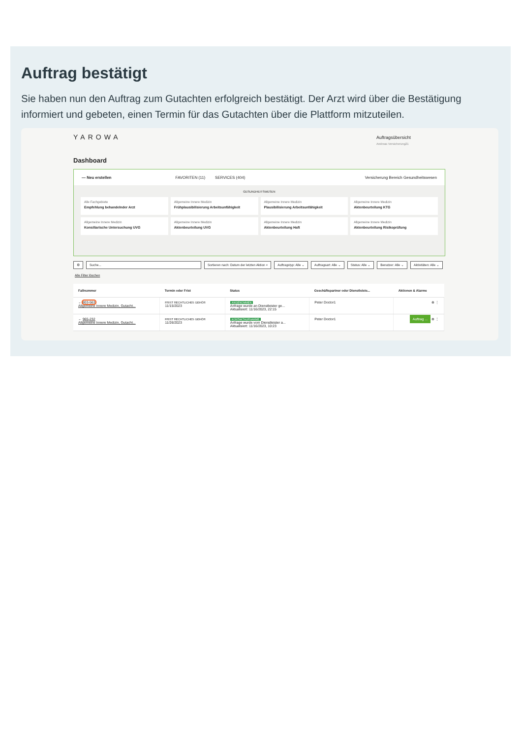Auftrag bestätigt
Sie haben nun den Auftrag zum Gutachten erfolgreich bestätigt. Der Arzt wird über die Bestätigung informiert und gebeten, einen Termin für das Gutachten über die Plattform mitzuteilen.
YAROWA
Auftragsübersicht
Andreas Versicherung21
Dashboard
— Neu erstellen FAVORITEN (11) SERVICES (404) Versicherung Bereich Gesundheitswesen
GESUNDHEITSWESEN
Alle Fachgebiete
Empfehlung behandelnder Arzt
Allgemeine Innere Medizin
Frühplausibilisierung Arbeitsunfähigkeit
Allgemeine Innere Medizin
Plausibilisierung Arbeitsunfähigkeit
Allgemeine Innere Medizin
Aktenbeurteilung KTG
Allgemeine Innere Medizin
Konsiliarische Untersuchung UVG
Allgemeine Innere Medizin
Aktenbeurteilung UVG
Allgemeine Innere Medizin
Aktenbeurteilung Haft
Allgemeine Innere Medizin
Aktenbeurteilung Risikoprüfung
⚙ Suche... Sortieren nach: Datum der letzten Aktion × Auftragstyp: Alle ⌄ Auftragsart: Alle ⌄ Status: Alle ⌄ Benutzer: Alle ⌄ Aktivitäten: Alle ⌄ Alle Filter löschen
| Fallnummer | Termin oder Frist | Status | Geschäftspartner oder Dienstleiste... | Aktionen & Alarme |
| --- | --- | --- | --- | --- |
| ← 803-563 Allgemeine Innere Medizin, Gutacht... | FRIST RECHTLICHES GEHÖR 11/15/2023 | ANGENOMMEN Anfrage wurde an Dienstleister ge... Aktualisiert: 11/16/2023, 22:15 | Peter Doctor1 | ⊕ ⋮ |
| ← 965-232 Allgemeine Innere Medizin, Gutacht... | FRIST RECHTLICHES GEHÖR 11/26/2023 | KONTAKTAUFNAHME Anfrage wurde vom Dienstleister a... Aktualisiert: 11/16/2023, 10:23 | Peter Doctor1 | Auftrag ... ⊕ ⋮ |